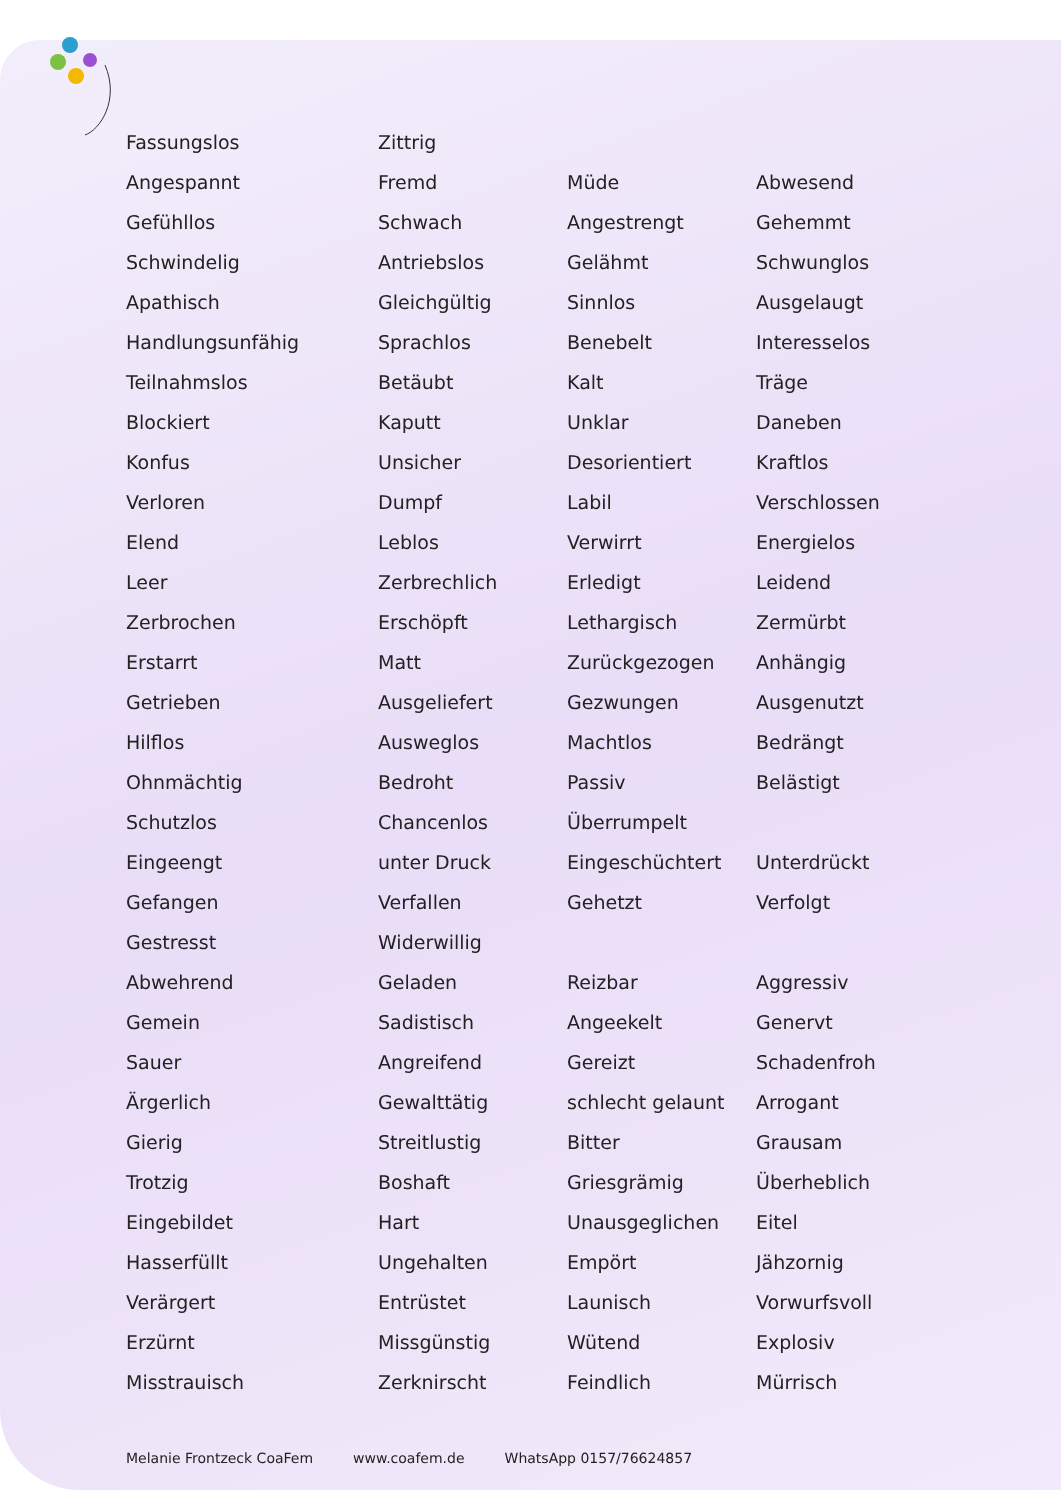| Fassungslos | Zittrig | | |
| Angespannt | Fremd | Müde | Abwesend |
| Gefühllos | Schwach | Angestrengt | Gehemmt |
| Schwindelig | Antriebslos | Gelähmt | Schwunglos |
| Apathisch | Gleichgültig | Sinnlos | Ausgelaugt |
| Handlungsunfähig | Sprachlos | Benebelt | Interesselos |
| Teilnahmslos | Betäubt | Kalt | Träge |
| Blockiert | Kaputt | Unklar | Daneben |
| Konfus | Unsicher | Desorientiert | Kraftlos |
| Verloren | Dumpf | Labil | Verschlossen |
| Elend | Leblos | Verwirrt | Energielos |
| Leer | Zerbrechlich | Erledigt | Leidend |
| Zerbrochen | Erschöpft | Lethargisch | Zermürbt |
| Erstarrt | Matt | Zurückgezogen | Anhängig |
| Getrieben | Ausgeliefert | Gezwungen | Ausgenutzt |
| Hilflos | Ausweglos | Machtlos | Bedrängt |
| Ohnmächtig | Bedroht | Passiv | Belästigt |
| Schutzlos | Chancenlos | Überrumpelt | |
| Eingeengt | unter Druck | Eingeschüchtert | Unterdrückt |
| Gefangen | Verfallen | Gehetzt | Verfolgt |
| Gestresst | Widerwillig | | |
| Abwehrend | Geladen | Reizbar | Aggressiv |
| Gemein | Sadistisch | Angeekelt | Genervt |
| Sauer | Angreifend | Gereizt | Schadenfroh |
| Ärgerlich | Gewalttätig | schlecht gelaunt | Arrogant |
| Gierig | Streitlustig | Bitter | Grausam |
| Trotzig | Boshaft | Griesgrämig | Überheblich |
| Eingebildet | Hart | Unausgeglichen | Eitel |
| Hasserfüllt | Ungehalten | Empört | Jähzornig |
| Verärgert | Entrüstet | Launisch | Vorwurfsvoll |
| Erzürnt | Missgünstig | Wütend | Explosiv |
| Misstrauisch | Zerknirscht | Feindlich | Mürrisch |
Melanie Frontzeck CoaFem www.coafem.de WhatsApp 0157/76624857